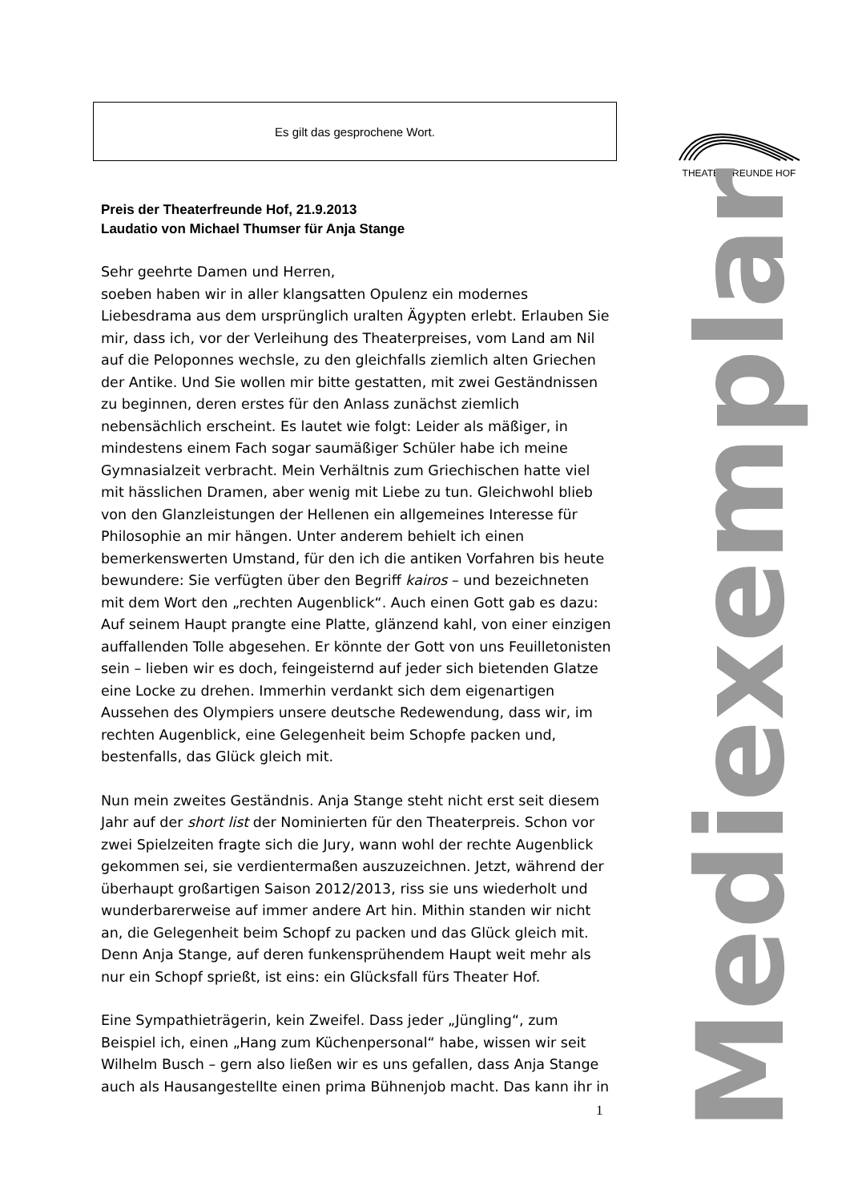Es gilt das gesprochene Wort. THEATERFREUNDE HOF
Mediexemplar
Preis der Theaterfreunde Hof, 21.9.2013
Laudatio von Michael Thumser für Anja Stange
Sehr geehrte Damen und Herren,
soeben haben wir in aller klangsatten Opulenz ein modernes Liebesdrama aus dem ursprünglich uralten Ägypten erlebt. Erlauben Sie mir, dass ich, vor der Verleihung des Theaterpreises, vom Land am Nil auf die Peloponnes wechsle, zu den gleichfalls ziemlich alten Griechen der Antike. Und Sie wollen mir bitte gestatten, mit zwei Geständnissen zu beginnen, deren erstes für den Anlass zunächst ziemlich nebensächlich erscheint. Es lautet wie folgt: Leider als mäßiger, in mindestens einem Fach sogar saumäßiger Schüler habe ich meine Gymnasialzeit verbracht. Mein Verhältnis zum Griechischen hatte viel mit hässlichen Dramen, aber wenig mit Liebe zu tun. Gleichwohl blieb von den Glanzleistungen der Hellenen ein allgemeines Interesse für Philosophie an mir hängen. Unter anderem behielt ich einen bemerkenswerten Umstand, für den ich die antiken Vorfahren bis heute bewundere: Sie verfügten über den Begriff kairos – und bezeichneten mit dem Wort den „rechten Augenblick“. Auch einen Gott gab es dazu: Auf seinem Haupt prangte eine Platte, glänzend kahl, von einer einzigen auffallenden Tolle abgesehen. Er könnte der Gott von uns Feuilletonisten sein – lieben wir es doch, feingeisternd auf jeder sich bietenden Glatze eine Locke zu drehen. Immerhin verdankt sich dem eigenartigen Aussehen des Olympiers unsere deutsche Redewendung, dass wir, im rechten Augenblick, eine Gelegenheit beim Schopfe packen und, bestenfalls, das Glück gleich mit.
Nun mein zweites Geständnis. Anja Stange steht nicht erst seit diesem Jahr auf der short list der Nominierten für den Theaterpreis. Schon vor zwei Spielzeiten fragte sich die Jury, wann wohl der rechte Augenblick gekommen sei, sie verdientermaßen auszuzeichnen. Jetzt, während der überhaupt großartigen Saison 2012/2013, riss sie uns wiederholt und wunderbarerweise auf immer andere Art hin. Mithin standen wir nicht an, die Gelegenheit beim Schopf zu packen und das Glück gleich mit. Denn Anja Stange, auf deren funkensprühendem Haupt weit mehr als nur ein Schopf sprießt, ist eins: ein Glücksfall fürs Theater Hof.
Eine Sympathieträgerin, kein Zweifel. Dass jeder „Jüngling“, zum Beispiel ich, einen „Hang zum Küchenpersonal“ habe, wissen wir seit Wilhelm Busch – gern also ließen wir es uns gefallen, dass Anja Stange auch als Hausangestellte einen prima Bühnenjob macht. Das kann ihr in
1